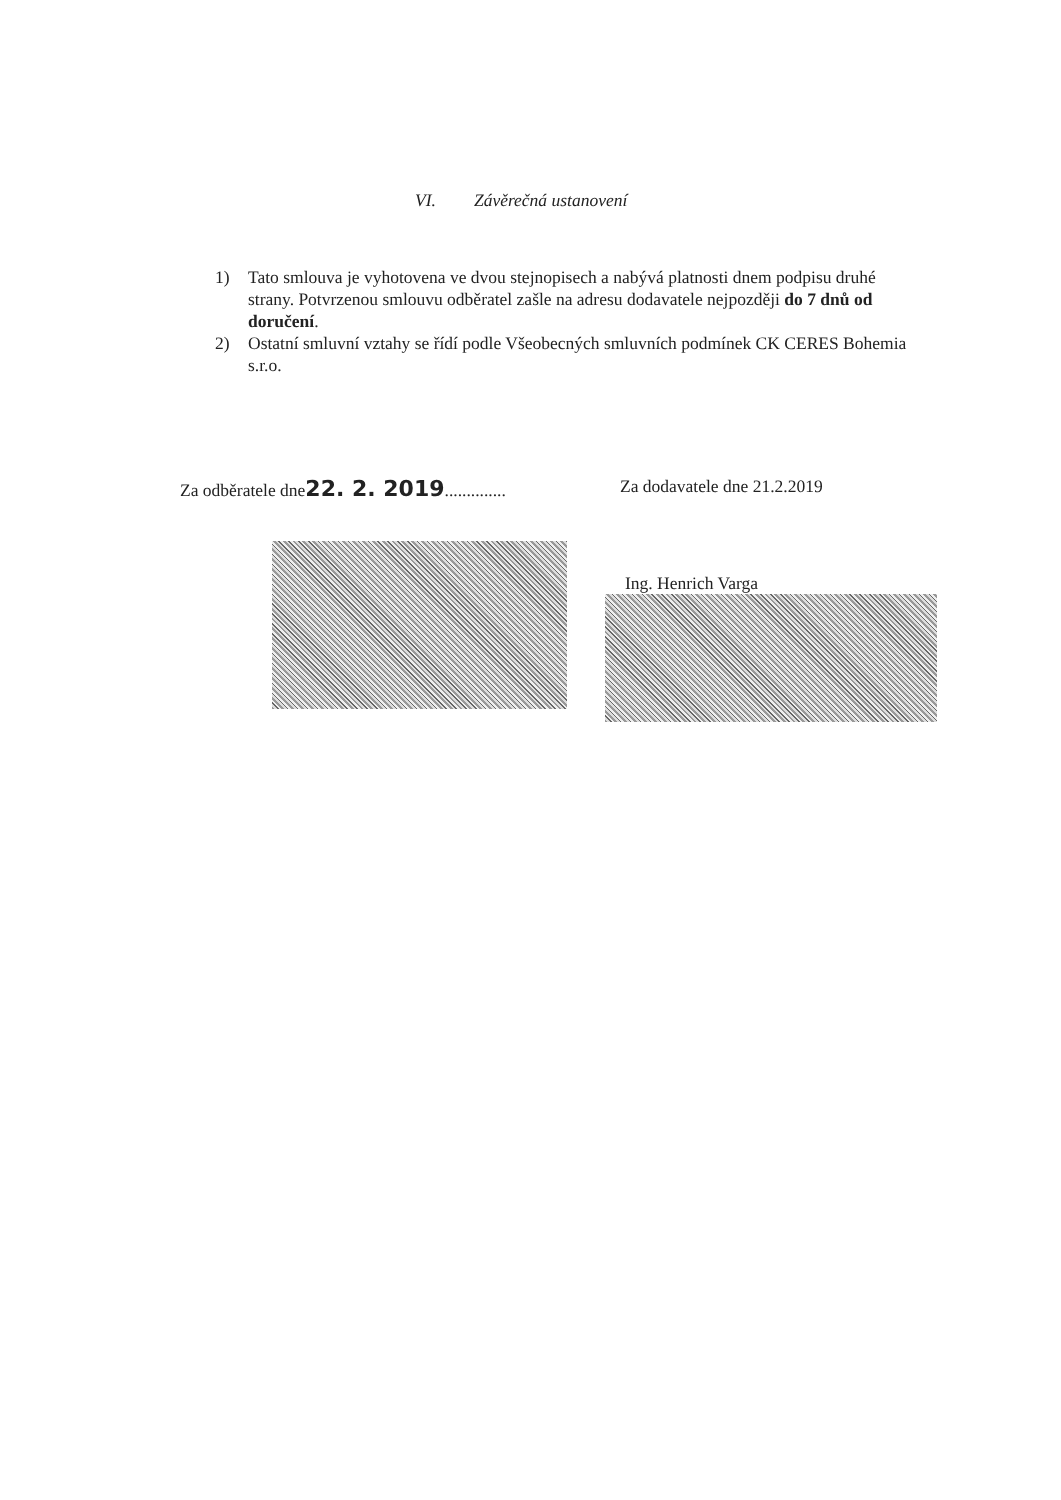VI. Závěrečná ustanovení
1) Tato smlouva je vyhotovena ve dvou stejnopisech a nabývá platnosti dnem podpisu druhé strany. Potvrzenou smlouvu odběratel zašle na adresu dodavatele nejpozději do 7 dnů od doručení.
2) Ostatní smluvní vztahy se řídí podle Všeobecných smluvních podmínek CK CERES Bohemia s.r.o.
Za odběratele dne22. 2. 2019..............
Za dodavatele dne 21.2.2019
Ing. Henrich Varga